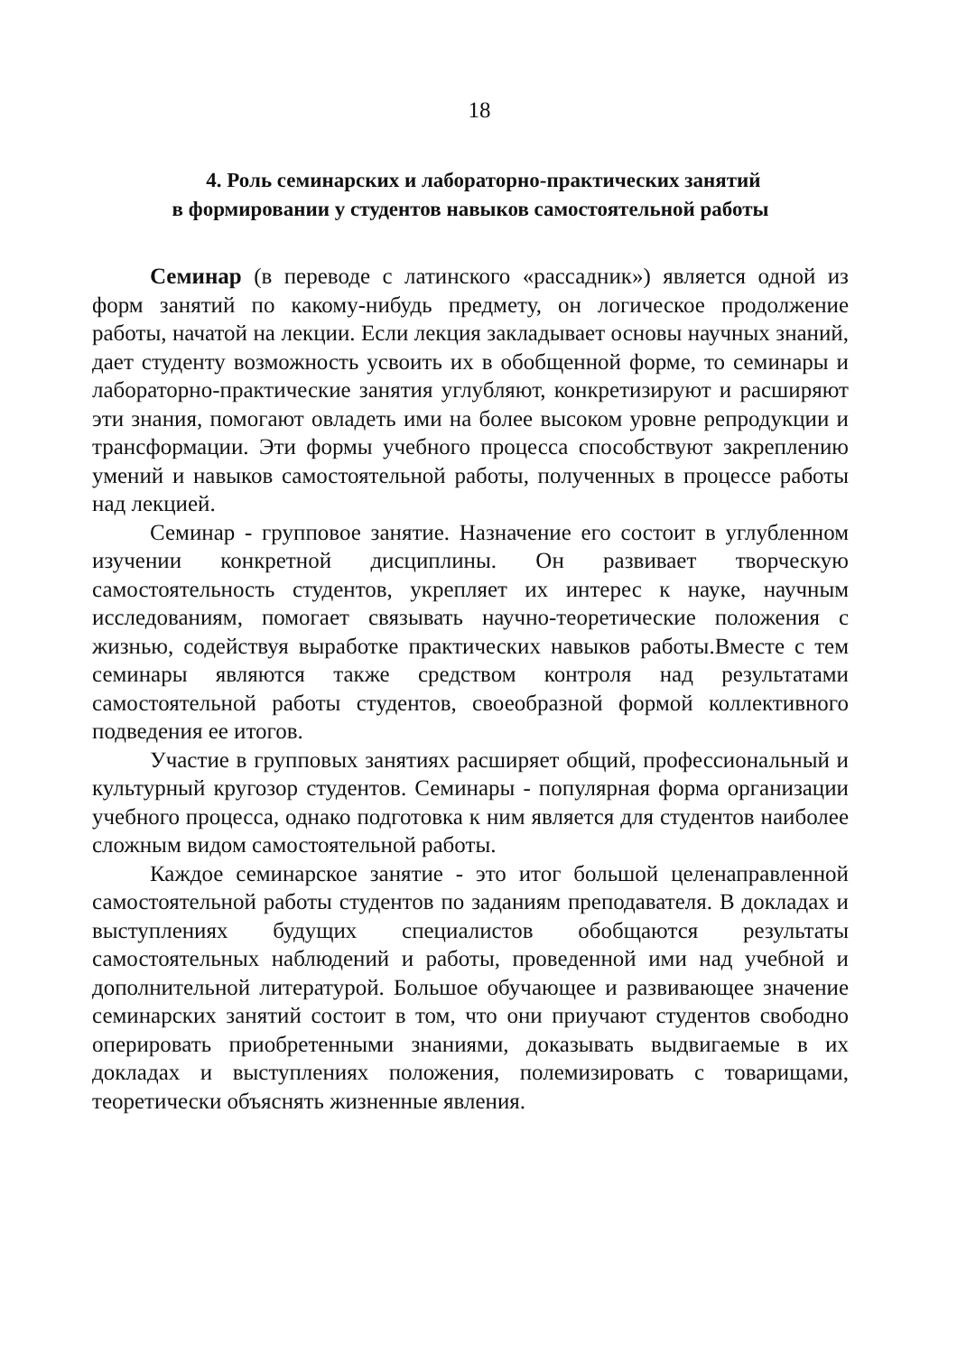18
4. Роль семинарских и лабораторно-практических занятий
в формировании у студентов навыков самостоятельной работы
Семинар (в переводе с латинского «рассадник») является одной из форм занятий по какому-нибудь предмету, он логическое продолжение работы, начатой на лекции. Если лекция закладывает основы научных знаний, дает студенту возможность усвоить их в обобщенной форме, то семинары и лабораторно-практические занятия углубляют, конкретизируют и расширяют эти знания, помогают овладеть ими на более высоком уровне репродукции и трансформации. Эти формы учебного процесса способствуют закреплению умений и навыков самостоятельной работы, полученных в процессе работы над лекцией.
Семинар - групповое занятие. Назначение его состоит в углубленном изучении конкретной дисциплины. Он развивает творческую самостоятельность студентов, укрепляет их интерес к науке, научным исследованиям, помогает связывать научно-теоретические положения с жизнью, содействуя выработке практических навыков работы.Вместе с тем семинары являются также средством контроля над результатами самостоятельной работы студентов, своеобразной формой коллективного подведения ее итогов.
Участие в групповых занятиях расширяет общий, профессиональный и культурный кругозор студентов. Семинары - популярная форма организации учебного процесса, однако подготовка к ним является для студентов наиболее сложным видом самостоятельной работы.
Каждое семинарское занятие - это итог большой целенаправленной самостоятельной работы студентов по заданиям преподавателя. В докладах и выступлениях будущих специалистов обобщаются результаты самостоятельных наблюдений и работы, проведенной ими над учебной и дополнительной литературой. Большое обучающее и развивающее значение семинарских занятий состоит в том, что они приучают студентов свободно оперировать приобретенными знаниями, доказывать выдвигаемые в их докладах и выступлениях положения, полемизировать с товарищами, теоретически объяснять жизненные явления.